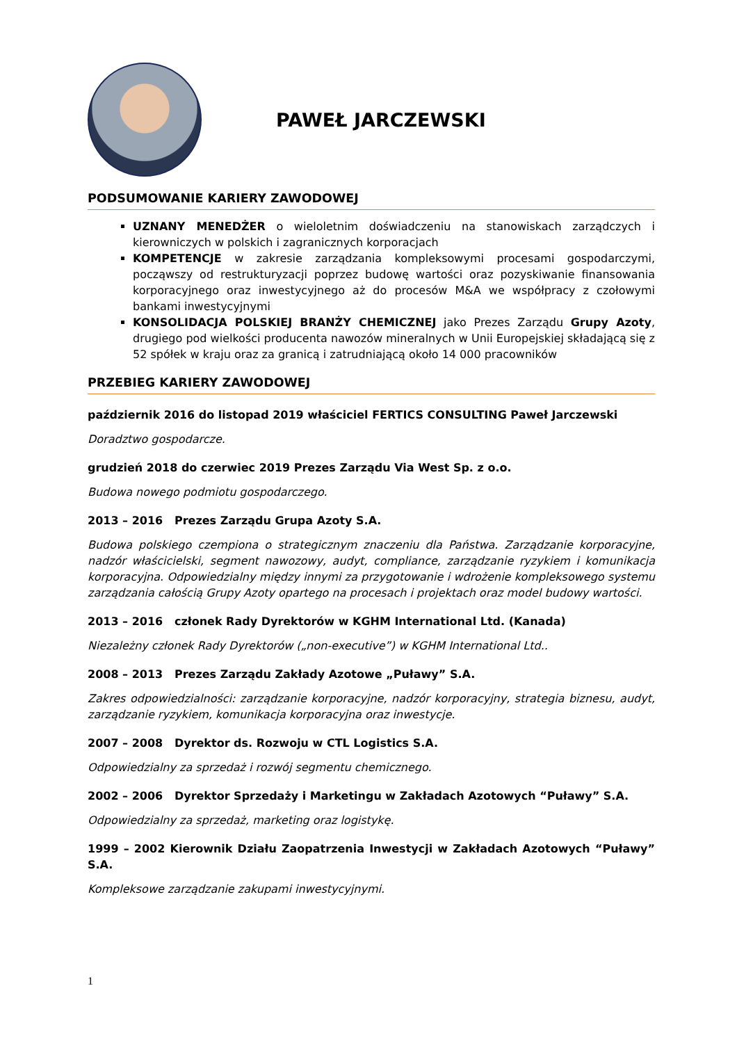PAWEŁ JARCZEWSKI
PODSUMOWANIE KARIERY ZAWODOWEJ
UZNANY MENEDŻER o wieloletnim doświadczeniu na stanowiskach zarządczych i kierowniczych w polskich i zagranicznych korporacjach
KOMPETENCJE w zakresie zarządzania kompleksowymi procesami gospodarczymi, począwszy od restrukturyzacji poprzez budowę wartości oraz pozyskiwanie finansowania korporacyjnego oraz inwestycyjnego aż do procesów M&A we współpracy z czołowymi bankami inwestycyjnymi
KONSOLIDACJA POLSKIEJ BRANŻY CHEMICZNEJ jako Prezes Zarządu Grupy Azoty, drugiego pod wielkości producenta nawozów mineralnych w Unii Europejskiej składającą się z 52 spółek w kraju oraz za granicą i zatrudniającą około 14 000 pracowników
PRZEBIEG KARIERY ZAWODOWEJ
październik 2016 do listopad 2019 właściciel FERTICS CONSULTING Paweł Jarczewski
Doradztwo gospodarcze.
grudzień 2018 do czerwiec 2019 Prezes Zarządu Via West Sp. z o.o.
Budowa nowego podmiotu gospodarczego.
2013 – 2016 Prezes Zarządu Grupa Azoty S.A.
Budowa polskiego czempiona o strategicznym znaczeniu dla Państwa. Zarządzanie korporacyjne, nadzór właścicielski, segment nawozowy, audyt, compliance, zarządzanie ryzykiem i komunikacja korporacyjna. Odpowiedzialny między innymi za przygotowanie i wdrożenie kompleksowego systemu zarządzania całością Grupy Azoty opartego na procesach i projektach oraz model budowy wartości.
2013 – 2016 członek Rady Dyrektorów w KGHM International Ltd. (Kanada)
Niezależny członek Rady Dyrektorów („non-executive”) w KGHM International Ltd..
2008 – 2013 Prezes Zarządu Zakłady Azotowe „Puławy” S.A.
Zakres odpowiedzialności: zarządzanie korporacyjne, nadzór korporacyjny, strategia biznesu, audyt, zarządzanie ryzykiem, komunikacja korporacyjna oraz inwestycje.
2007 – 2008 Dyrektor ds. Rozwoju w CTL Logistics S.A.
Odpowiedzialny za sprzedaż i rozwój segmentu chemicznego.
2002 – 2006 Dyrektor Sprzedaży i Marketingu w Zakładach Azotowych “Puławy” S.A.
Odpowiedzialny za sprzedaż, marketing oraz logistykę.
1999 – 2002 Kierownik Działu Zaopatrzenia Inwestycji w Zakładach Azotowych “Puławy” S.A.
Kompleksowe zarządzanie zakupami inwestycyjnymi.
1